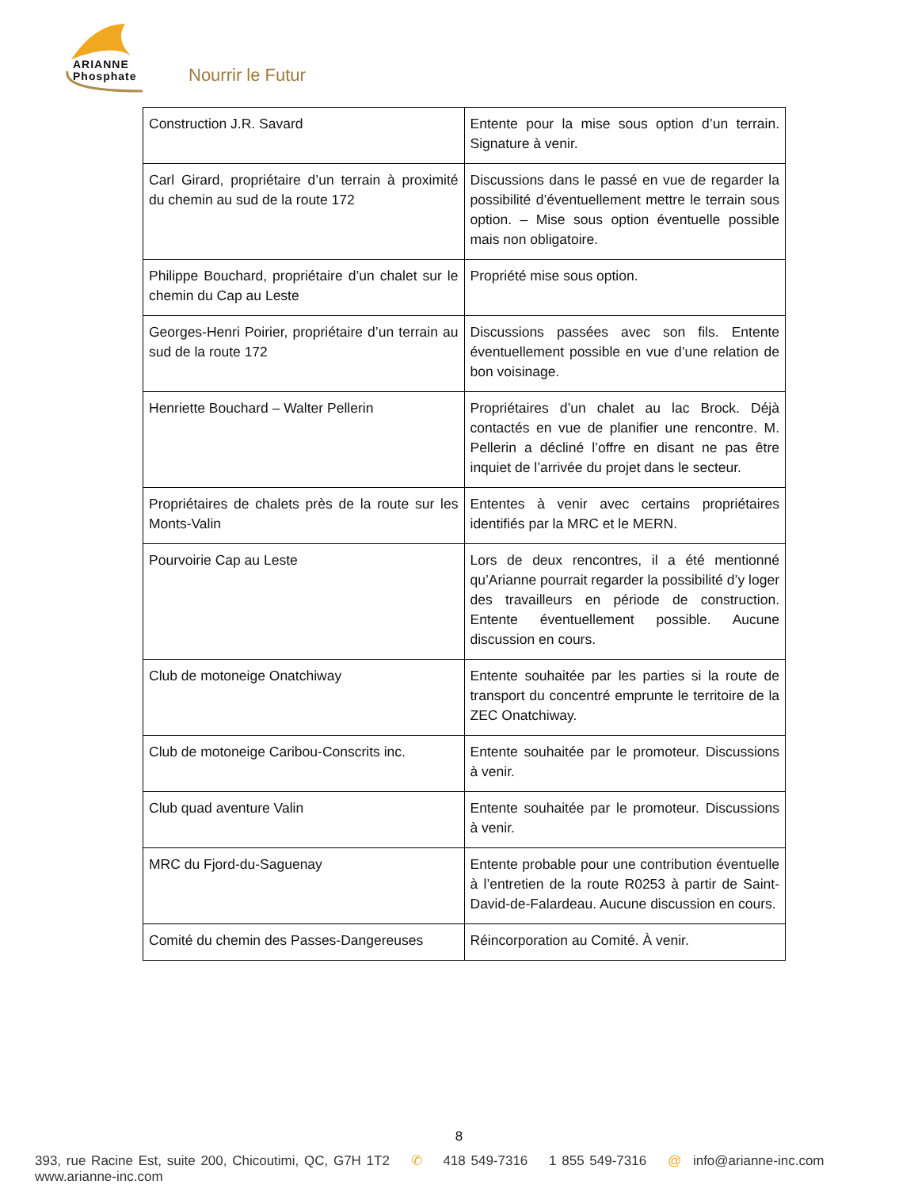ARIANNE
Phosphate
Nourrir le Futur
| Construction J.R. Savard | Entente pour la mise sous option d’un terrain. Signature à venir. |
| Carl Girard, propriétaire d’un terrain à proximité du chemin au sud de la route 172 | Discussions dans le passé en vue de regarder la possibilité d’éventuellement mettre le terrain sous option. – Mise sous option éventuelle possible mais non obligatoire. |
| Philippe Bouchard, propriétaire d’un chalet sur le chemin du Cap au Leste | Propriété mise sous option. |
| Georges-Henri Poirier, propriétaire d’un terrain au sud de la route 172 | Discussions passées avec son fils. Entente éventuellement possible en vue d’une relation de bon voisinage. |
| Henriette Bouchard – Walter Pellerin | Propriétaires d’un chalet au lac Brock. Déjà contactés en vue de planifier une rencontre. M. Pellerin a décliné l’offre en disant ne pas être inquiet de l’arrivée du projet dans le secteur. |
| Propriétaires de chalets près de la route sur les Monts-Valin | Ententes à venir avec certains propriétaires identifiés par la MRC et le MERN. |
| Pourvoirie Cap au Leste | Lors de deux rencontres, il a été mentionné qu’Arianne pourrait regarder la possibilité d’y loger des travailleurs en période de construction. Entente éventuellement possible. Aucune discussion en cours. |
| Club de motoneige Onatchiway | Entente souhaitée par les parties si la route de transport du concentré emprunte le territoire de la ZEC Onatchiway. |
| Club de motoneige Caribou-Conscrits inc. | Entente souhaitée par le promoteur. Discussions à venir. |
| Club quad aventure Valin | Entente souhaitée par le promoteur. Discussions à venir. |
| MRC du Fjord-du-Saguenay | Entente probable pour une contribution éventuelle à l’entretien de la route R0253 à partir de Saint-David-de-Falardeau. Aucune discussion en cours. |
| Comité du chemin des Passes-Dangereuses | Réincorporation au Comité. À venir. |
8
393, rue Racine Est, suite 200, Chicoutimi, QC, G7H 1T2 ✆ 418 549-7316 1 855 549-7316 @ info@arianne-inc.com www.arianne-inc.com